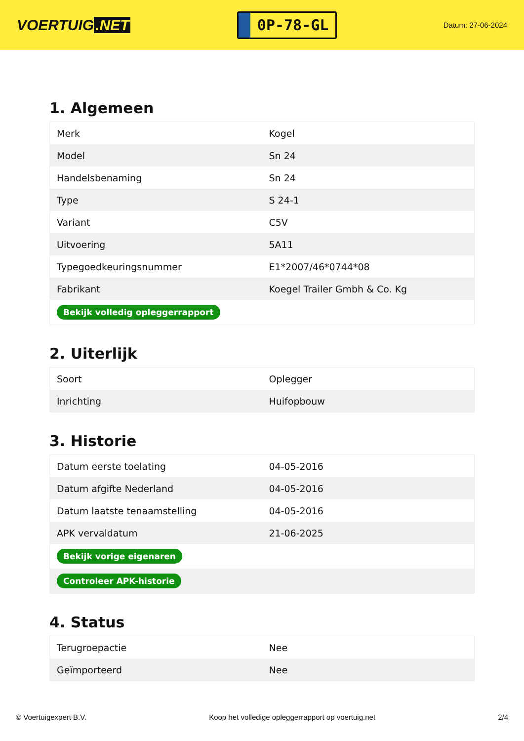VOERTUIG.NET
0P-78-GL
Datum: 27-06-2024
1. Algemeen
| Merk | Kogel |
| Model | Sn 24 |
| Handelsbenaming | Sn 24 |
| Type | S 24-1 |
| Variant | C5V |
| Uitvoering | 5A11 |
| Typegoedkeuringsnummer | E1*2007/46*0744*08 |
| Fabrikant | Koegel Trailer Gmbh & Co. Kg |
| Bekijk volledig opleggerrapport | |
2. Uiterlijk
| Soort | Oplegger |
| Inrichting | Huifopbouw |
3. Historie
| Datum eerste toelating | 04-05-2016 |
| Datum afgifte Nederland | 04-05-2016 |
| Datum laatste tenaamstelling | 04-05-2016 |
| APK vervaldatum | 21-06-2025 |
| Bekijk vorige eigenaren | |
| Controleer APK-historie | |
4. Status
| Terugroepactie | Nee |
| Geïmporteerd | Nee |
© Voertuigexpert B.V. Koop het volledige opleggerrapport op voertuig.net 2/4